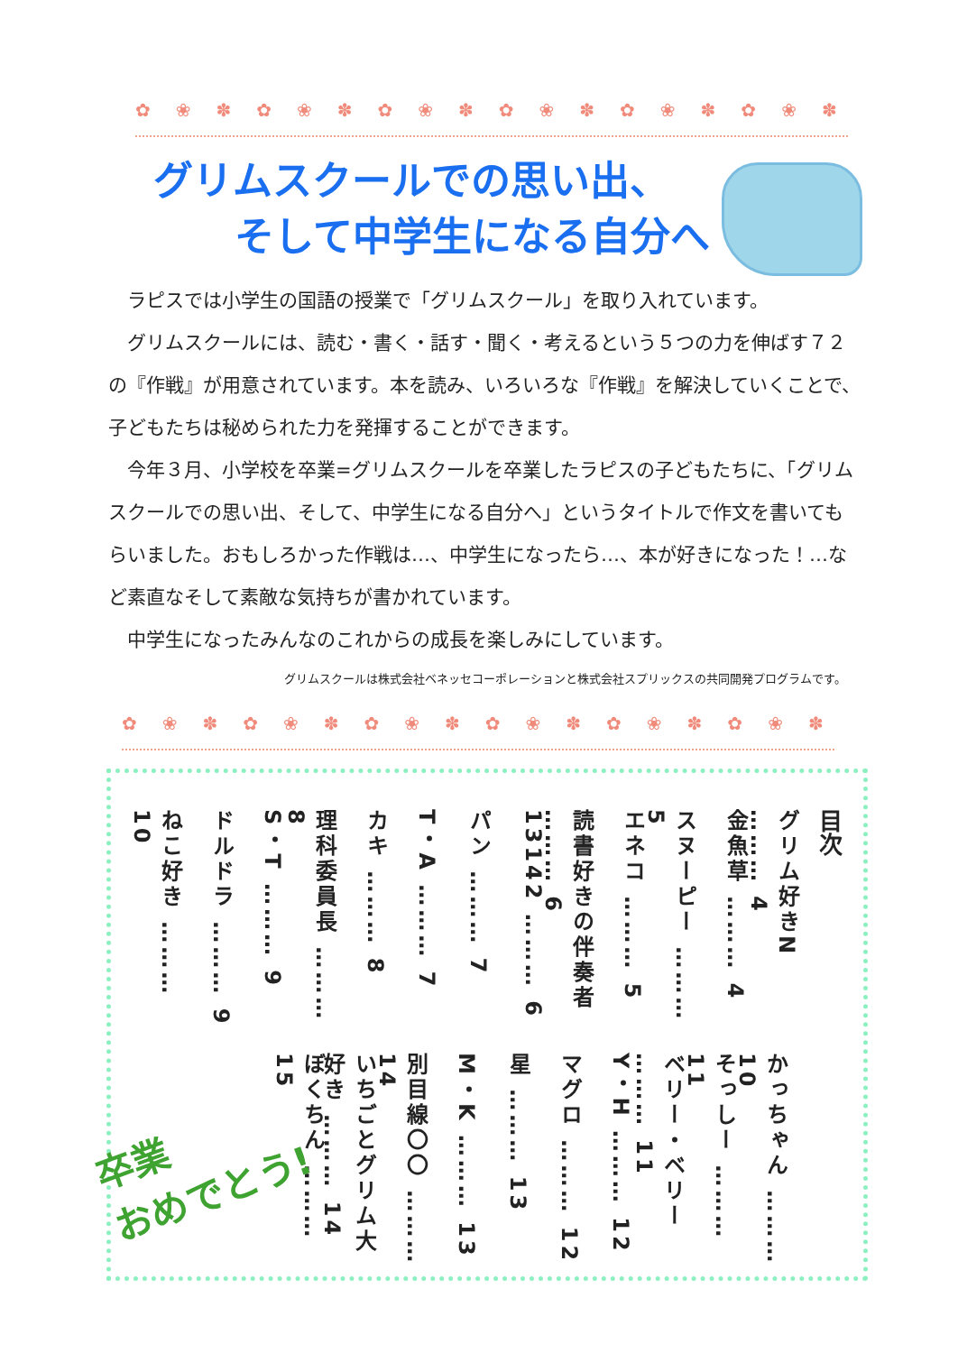✿❀✽✿❀✽✿❀✽✿❀✽✿❀✽✿❀✽
グリムスクールでの思い出、
そして中学生になる自分へ
ラピスでは小学生の国語の授業で「グリムスクール」を取り入れています。
グリムスクールには、読む・書く・話す・聞く・考えるという５つの力を伸ばす７２の『作戦』が用意されています。本を読み、いろいろな『作戦』を解決していくことで、子どもたちは秘められた力を発揮することができます。
今年３月、小学校を卒業=グリムスクールを卒業したラピスの子どもたちに、「グリムスクールでの思い出、そして、中学生になる自分へ」というタイトルで作文を書いてもらいました。おもしろかった作戦は…、中学生になったら…、本が好きになった！…など素直なそして素敵な気持ちが書かれています。
中学生になったみんなのこれからの成長を楽しみにしています。
グリムスクールは株式会社ベネッセコーポレーションと株式会社スプリックスの共同開発プログラムです。
✿❀✽✿❀✽✿❀✽✿❀✽✿❀✽✿❀✽
目次
グリム好きN ……… 4
金魚草 ……… 4
スヌーピー ……… 5
エネコ ……… 5
読書好きの伴奏者 ……… 6
13142 ……… 6
パン ……… 7
T・A ……… 7
カキ ……… 8
理科委員長 ……… 8
S・T ……… 9
ドルドラ ……… 9
ねこ好き ……… 10
かっちゃん ……… 10
そっしー ……… 11
ベリー・ベリー ……… 11
Y・H ……… 12
マグロ ……… 12
星 ……… 13
M・K ……… 13
別目線〇〇 ……… 14
いちごとグリム大好き ……… 14
ぼくちん ……… 15
卒業
おめでとう!